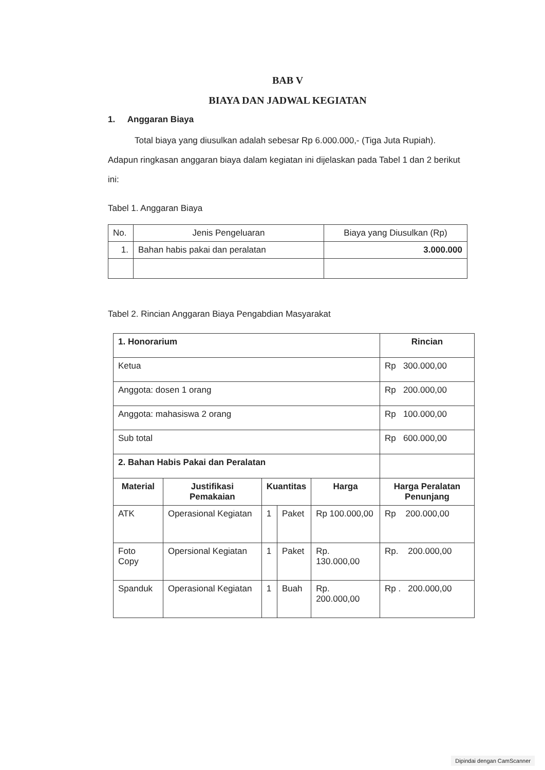BAB V
BIAYA DAN JADWAL KEGIATAN
1. Anggaran Biaya
Total biaya yang diusulkan adalah sebesar Rp 6.000.000,- (Tiga Juta Rupiah). Adapun ringkasan anggaran biaya dalam kegiatan ini dijelaskan pada Tabel 1 dan 2 berikut ini:
Tabel 1. Anggaran Biaya
| No. | Jenis Pengeluaran | Biaya yang Diusulkan (Rp) |
| 1. | Bahan habis pakai dan peralatan | 3.000.000 |
Tabel 2. Rincian Anggaran Biaya Pengabdian Masyarakat
| 1. Honorarium | | | | | Rincian |
| Ketua | | | | | Rp 300.000,00 |
| Anggota: dosen 1 orang | | | | | Rp 200.000,00 |
| Anggota: mahasiswa 2 orang | | | | | Rp 100.000,00 |
| Sub total | | | | | Rp 600.000,00 |
| 2. Bahan Habis Pakai dan Peralatan | | | | | |
| Material | Justifikasi Pemakaian | Kuantitas | | Harga | Harga Peralatan Penunjang |
| ATK | Operasional Kegiatan | 1 | Paket | Rp 100.000,00 | Rp 200.000,00 |
| Foto Copy | Opersional Kegiatan | 1 | Paket | Rp. 130.000,00 | Rp. 200.000,00 |
| Spanduk | Operasional Kegiatan | 1 | Buah | Rp. 200.000,00 | Rp . 200.000,00 |
Dipindai dengan CamScanner